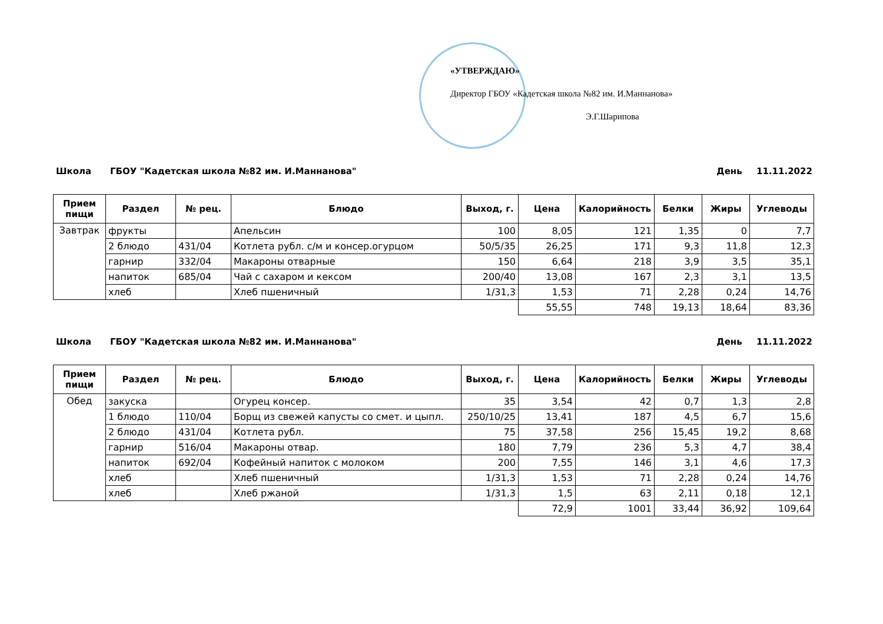«УТВЕРЖДАЮ»
Директор ГБОУ «Кадетская школа №82 им. И.Маннанова»
Э.Г.Шарипова
Школа ГБОУ "Кадетская школа №82 им. И.Маннанова" День 11.11.2022
| Прием пищи | Раздел | № рец. | Блюдо | Выход, г. | Цена | Калорийность | Белки | Жиры | Углеводы |
| --- | --- | --- | --- | --- | --- | --- | --- | --- | --- |
| Завтрак | фрукты | | Апельсин | 100 | 8,05 | 121 | 1,35 | 0 | 7,7 |
| | 2 блюдо | 431/04 | Котлета рубл. с/м и консер.огурцом | 50/5/35 | 26,25 | 171 | 9,3 | 11,8 | 12,3 |
| | гарнир | 332/04 | Макароны отварные | 150 | 6,64 | 218 | 3,9 | 3,5 | 35,1 |
| | напиток | 685/04 | Чай с сахаром и кексом | 200/40 | 13,08 | 167 | 2,3 | 3,1 | 13,5 |
| | хлеб | | Хлеб пшеничный | 1/31,3 | 1,53 | 71 | 2,28 | 0,24 | 14,76 |
| | | | | | 55,55 | 748 | 19,13 | 18,64 | 83,36 |
Школа ГБОУ "Кадетская школа №82 им. И.Маннанова" День 11.11.2022
| Прием пищи | Раздел | № рец. | Блюдо | Выход, г. | Цена | Калорийность | Белки | Жиры | Углеводы |
| --- | --- | --- | --- | --- | --- | --- | --- | --- | --- |
| Обед | закуска | | Огурец консер. | 35 | 3,54 | 42 | 0,7 | 1,3 | 2,8 |
| | 1 блюдо | 110/04 | Борщ из свежей капусты со смет. и цыпл. | 250/10/25 | 13,41 | 187 | 4,5 | 6,7 | 15,6 |
| | 2 блюдо | 431/04 | Котлета рубл. | 75 | 37,58 | 256 | 15,45 | 19,2 | 8,68 |
| | гарнир | 516/04 | Макароны отвар. | 180 | 7,79 | 236 | 5,3 | 4,7 | 38,4 |
| | напиток | 692/04 | Кофейный напиток с молоком | 200 | 7,55 | 146 | 3,1 | 4,6 | 17,3 |
| | хлеб | | Хлеб пшеничный | 1/31,3 | 1,53 | 71 | 2,28 | 0,24 | 14,76 |
| | хлеб | | Хлеб ржаной | 1/31,3 | 1,5 | 63 | 2,11 | 0,18 | 12,1 |
| | | | | | 72,9 | 1001 | 33,44 | 36,92 | 109,64 |